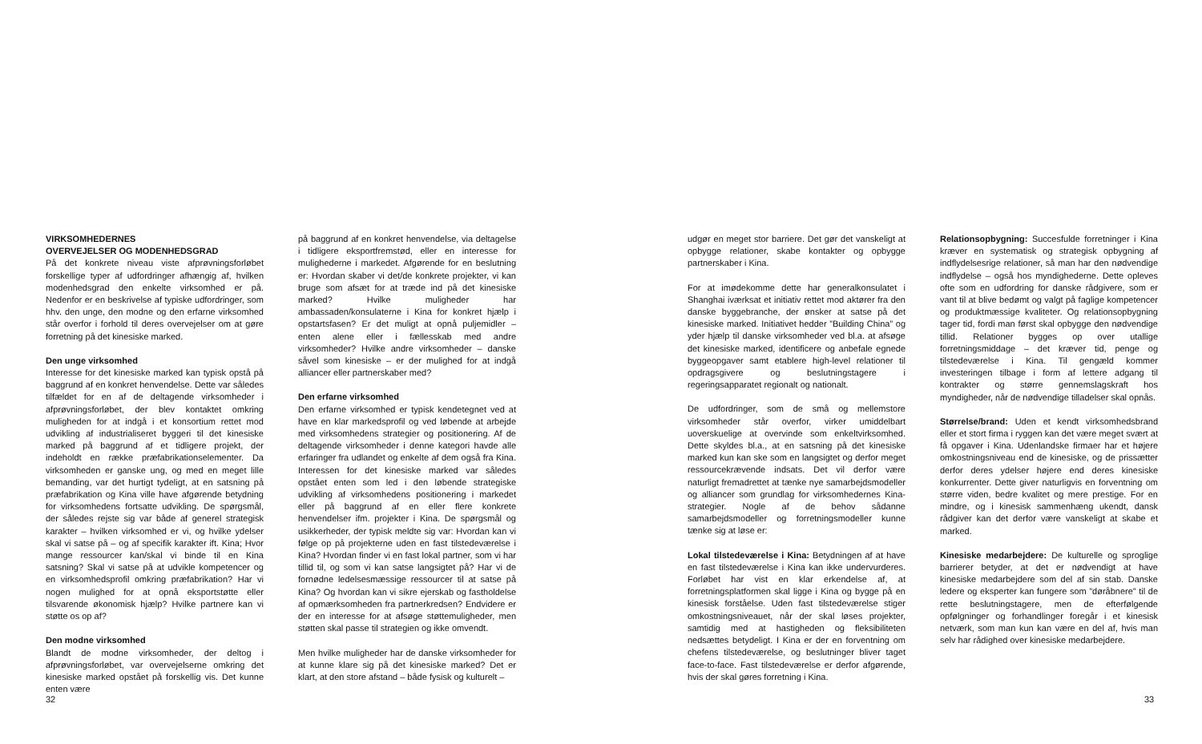VIRKSOMHEDERNES
OVERVEJELSER OG MODENHEDSGRAD
På det konkrete niveau viste afprøvningsforløbet forskellige typer af udfordringer afhængig af, hvilken modenhedsgrad den enkelte virksomhed er på. Nedenfor er en beskrivelse af typiske udfordringer, som hhv. den unge, den modne og den erfarne virksomhed står overfor i forhold til deres overvejelser om at gøre forretning på det kinesiske marked.
Den unge virksomhed
Interesse for det kinesiske marked kan typisk opstå på baggrund af en konkret henvendelse. Dette var således tilfældet for en af de deltagende virksomheder i afprøvningsforløbet, der blev kontaktet omkring muligheden for at indgå i et konsortium rettet mod udvikling af industrialiseret byggeri til det kinesiske marked på baggrund af et tidligere projekt, der indeholdt en række præfabrikationselementer. Da virksomheden er ganske ung, og med en meget lille bemanding, var det hurtigt tydeligt, at en satsning på præfabrikation og Kina ville have afgørende betydning for virksomhedens fortsatte udvikling. De spørgsmål, der således rejste sig var både af generel strategisk karakter – hvilken virksomhed er vi, og hvilke ydelser skal vi satse på – og af specifik karakter ift. Kina; Hvor mange ressourcer kan/skal vi binde til en Kina satsning? Skal vi satse på at udvikle kompetencer og en virksomhedsprofil omkring præfabrikation? Har vi nogen mulighed for at opnå eksportstøtte eller tilsvarende økonomisk hjælp? Hvilke partnere kan vi støtte os op af?
Den modne virksomhed
Blandt de modne virksomheder, der deltog i afprøvningsforløbet, var overvejelserne omkring det kinesiske marked opstået på forskellig vis. Det kunne enten være
på baggrund af en konkret henvendelse, via deltagelse i tidligere eksportfremstød, eller en interesse for mulighederne i markedet. Afgørende for en beslutning er: Hvordan skaber vi det/de konkrete projekter, vi kan bruge som afsæt for at træde ind på det kinesiske marked? Hvilke muligheder har ambassaden/konsulaterne i Kina for konkret hjælp i opstartsfasen? Er det muligt at opnå puljemidler – enten alene eller i fællesskab med andre virksomheder? Hvilke andre virksomheder – danske såvel som kinesiske – er der mulighed for at indgå alliancer eller partnerskaber med?
Den erfarne virksomhed
Den erfarne virksomhed er typisk kendetegnet ved at have en klar markedsprofil og ved løbende at arbejde med virksomhedens strategier og positionering. Af de deltagende virksomheder i denne kategori havde alle erfaringer fra udlandet og enkelte af dem også fra Kina. Interessen for det kinesiske marked var således opstået enten som led i den løbende strategiske udvikling af virksomhedens positionering i markedet eller på baggrund af en eller flere konkrete henvendelser ifm. projekter i Kina. De spørgsmål og usikkerheder, der typisk meldte sig var: Hvordan kan vi følge op på projekterne uden en fast tilstedeværelse i Kina? Hvordan finder vi en fast lokal partner, som vi har tillid til, og som vi kan satse langsigtet på? Har vi de fornødne ledelsesmæssige ressourcer til at satse på Kina? Og hvordan kan vi sikre ejerskab og fastholdelse af opmærksomheden fra partnerkredsen? Endvidere er der en interesse for at afsøge støttemuligheder, men støtten skal passe til strategien og ikke omvendt.
Men hvilke muligheder har de danske virksomheder for at kunne klare sig på det kinesiske marked? Det er klart, at den store afstand – både fysisk og kulturelt –
udgør en meget stor barriere. Det gør det vanskeligt at opbygge relationer, skabe kontakter og opbygge partnerskaber i Kina.
For at imødekomme dette har generalkonsulatet i Shanghai iværksat et initiativ rettet mod aktører fra den danske byggebranche, der ønsker at satse på det kinesiske marked. Initiativet hedder ”Building China” og yder hjælp til danske virksomheder ved bl.a. at afsøge det kinesiske marked, identificere og anbefale egnede byggeopgaver samt etablere high-level relationer til opdragsgivere og beslutningstagere i regeringsapparatet regionalt og nationalt.
De udfordringer, som de små og mellemstore virksomheder står overfor, virker umiddelbart uoverskuelige at overvinde som enkeltvirksomhed. Dette skyldes bl.a., at en satsning på det kinesiske marked kun kan ske som en langsigtet og derfor meget ressourcekrævende indsats. Det vil derfor være naturligt fremadrettet at tænke nye samarbejdsmodeller og alliancer som grundlag for virksomhedernes Kina-strategier. Nogle af de behov sådanne samarbejdsmodeller og forretningsmodeller kunne tænke sig at løse er:
Lokal tilstedeværelse i Kina: Betydningen af at have en fast tilstedeværelse i Kina kan ikke undervurderes. Forløbet har vist en klar erkendelse af, at forretningsplatformen skal ligge i Kina og bygge på en kinesisk forståelse. Uden fast tilstedeværelse stiger omkostningsniveauet, når der skal løses projekter, samtidig med at hastigheden og fleksibiliteten nedsættes betydeligt. I Kina er der en forventning om chefens tilstedeværelse, og beslutninger bliver taget face-to-face. Fast tilstedeværelse er derfor afgørende, hvis der skal gøres forretning i Kina.
Relationsopbygning: Succesfulde forretninger i Kina kræver en systematisk og strategisk opbygning af indflydelsesrige relationer, så man har den nødvendige indflydelse – også hos myndighederne. Dette opleves ofte som en udfordring for danske rådgivere, som er vant til at blive bedømt og valgt på faglige kompetencer og produktmæssige kvaliteter. Og relationsopbygning tager tid, fordi man først skal opbygge den nødvendige tillid. Relationer bygges op over utallige forretningsmiddage – det kræver tid, penge og tilstedeværelse i Kina. Til gengæld kommer investeringen tilbage i form af lettere adgang til kontrakter og større gennemslagskraft hos myndigheder, når de nødvendige tilladelser skal opnås.
Størrelse/brand: Uden et kendt virksomhedsbrand eller et stort firma i ryggen kan det være meget svært at få opgaver i Kina. Udenlandske firmaer har et højere omkostningsniveau end de kinesiske, og de prissætter derfor deres ydelser højere end deres kinesiske konkurrenter. Dette giver naturligvis en forventning om større viden, bedre kvalitet og mere prestige. For en mindre, og i kinesisk sammenhæng ukendt, dansk rådgiver kan det derfor være vanskeligt at skabe et marked.
Kinesiske medarbejdere: De kulturelle og sproglige barrierer betyder, at det er nødvendigt at have kinesiske medarbejdere som del af sin stab. Danske ledere og eksperter kan fungere som ”døråbnere” til de rette beslutningstagere, men de efterfølgende opfølgninger og forhandlinger foregår i et kinesisk netværk, som man kun kan være en del af, hvis man selv har rådighed over kinesiske medarbejdere.
32 33